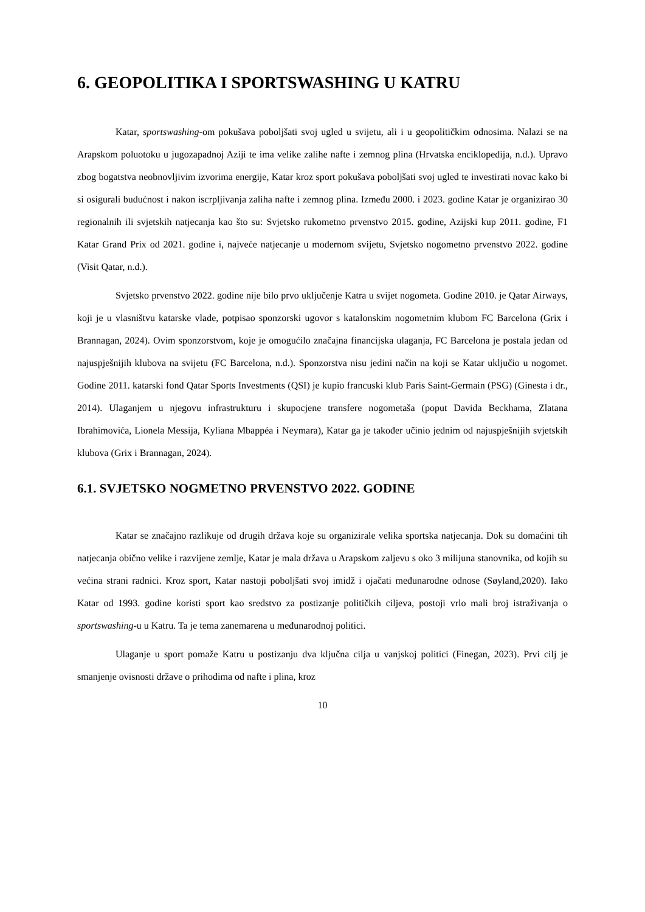6. GEOPOLITIKA I SPORTSWASHING U KATRU
Katar, sportswashing-om pokušava poboljšati svoj ugled u svijetu, ali i u geopolitičkim odnosima. Nalazi se na Arapskom poluotoku u jugozapadnoj Aziji te ima velike zalihe nafte i zemnog plina (Hrvatska enciklopedija, n.d.). Upravo zbog bogatstva neobnovljivim izvorima energije, Katar kroz sport pokušava poboljšati svoj ugled te investirati novac kako bi si osigurali budućnost i nakon iscrpljivanja zaliha nafte i zemnog plina. Između 2000. i 2023. godine Katar je organizirao 30 regionalnih ili svjetskih natjecanja kao što su: Svjetsko rukometno prvenstvo 2015. godine, Azijski kup 2011. godine, F1 Katar Grand Prix od 2021. godine i, najveće natjecanje u modernom svijetu, Svjetsko nogometno prvenstvo 2022. godine (Visit Qatar, n.d.).
Svjetsko prvenstvo 2022. godine nije bilo prvo uključenje Katra u svijet nogometa. Godine 2010. je Qatar Airways, koji je u vlasništvu katarske vlade, potpisao sponzorski ugovor s katalonskim nogometnim klubom FC Barcelona (Grix i Brannagan, 2024). Ovim sponzorstvom, koje je omogućilo značajna financijska ulaganja, FC Barcelona je postala jedan od najuspješnijih klubova na svijetu (FC Barcelona, n.d.). Sponzorstva nisu jedini način na koji se Katar uključio u nogomet. Godine 2011. katarski fond Qatar Sports Investments (QSI) je kupio francuski klub Paris Saint-Germain (PSG) (Ginesta i dr., 2014). Ulaganjem u njegovu infrastrukturu i skupocjene transfere nogometaša (poput Davida Beckhama, Zlatana Ibrahimovića, Lionela Messija, Kyliana Mbappéa i Neymara), Katar ga je također učinio jednim od najuspješnijih svjetskih klubova (Grix i Brannagan, 2024).
6.1. SVJETSKO NOGMETNO PRVENSTVO 2022. GODINE
Katar se značajno razlikuje od drugih država koje su organizirale velika sportska natjecanja. Dok su domaćini tih natjecanja obično velike i razvijene zemlje, Katar je mala država u Arapskom zaljevu s oko 3 milijuna stanovnika, od kojih su većina strani radnici. Kroz sport, Katar nastoji poboljšati svoj imidž i ojačati međunarodne odnose (Søyland,2020). Iako Katar od 1993. godine koristi sport kao sredstvo za postizanje političkih ciljeva, postoji vrlo mali broj istraživanja o sportswashing-u u Katru. Ta je tema zanemarena u međunarodnoj politici.
Ulaganje u sport pomaže Katru u postizanju dva ključna cilja u vanjskoj politici (Finegan, 2023). Prvi cilj je smanjenje ovisnosti države o prihodima od nafte i plina, kroz
10